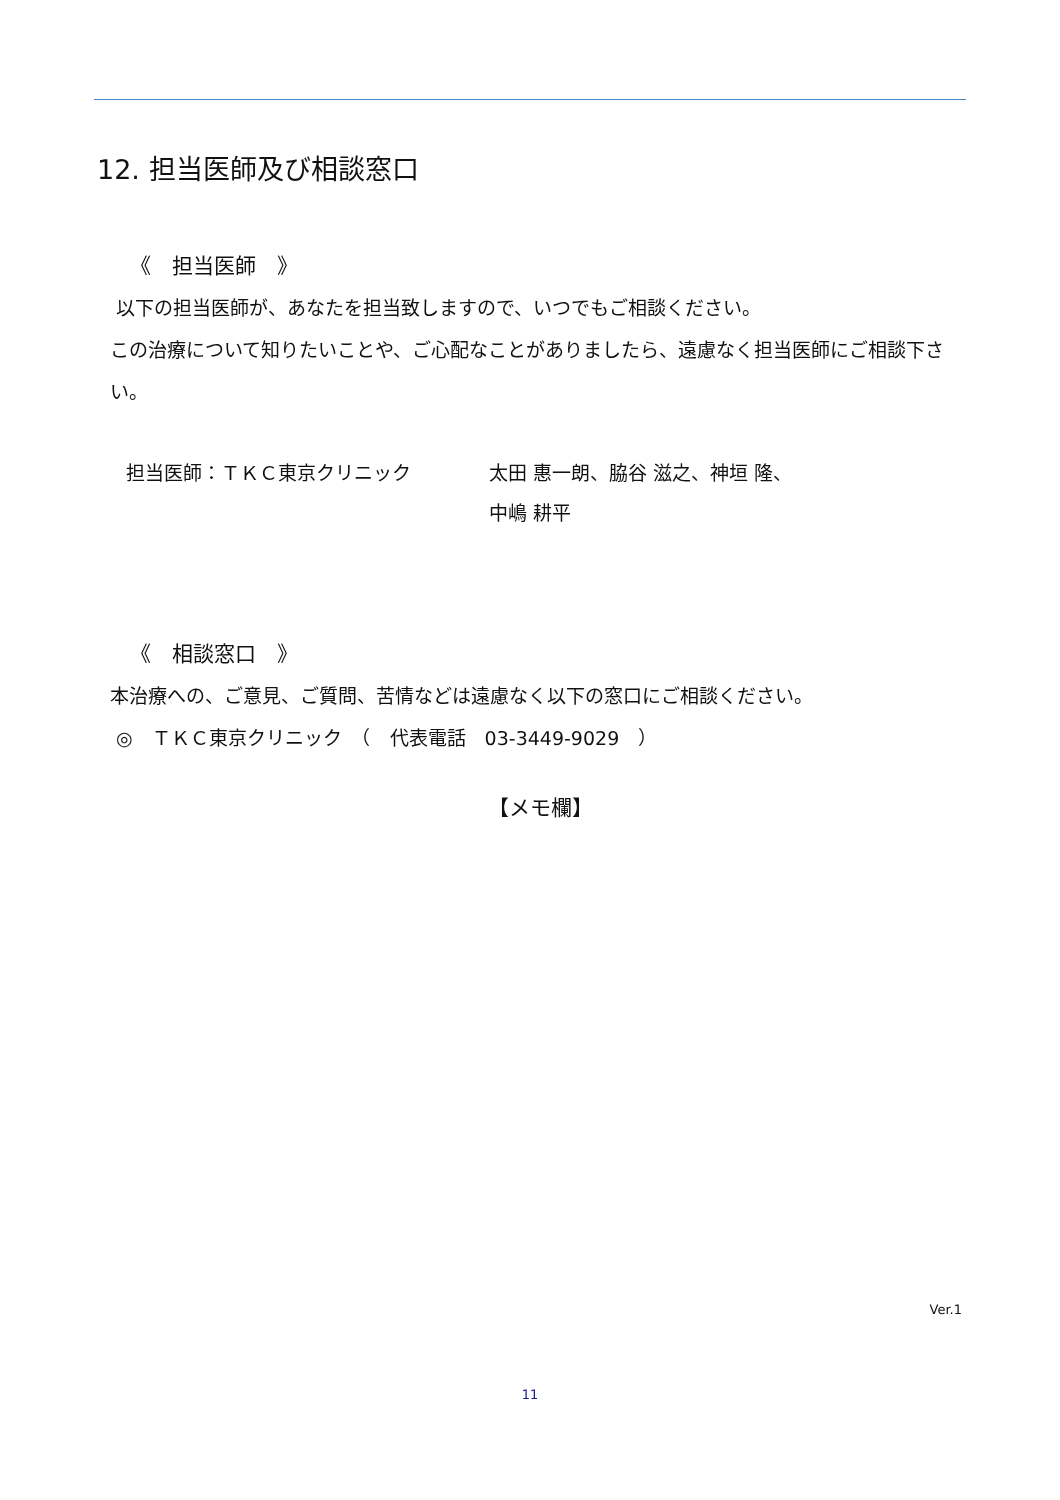12. 担当医師及び相談窓口
《　担当医師　》
以下の担当医師が、あなたを担当致しますので、いつでもご相談ください。
この治療について知りたいことや、ご心配なことがありましたら、遠慮なく担当医師にご相談下さい。
担当医師：ＴＫＣ東京クリニック 太田 惠一朗、脇谷 滋之、神垣 隆、
中嶋 耕平
《　相談窓口　》
本治療への、ご意見、ご質問、苦情などは遠慮なく以下の窓口にご相談ください。
◎　ＴＫＣ東京クリニック　（　代表電話　03-3449-9029　）
【メモ欄】
Ver.1
11